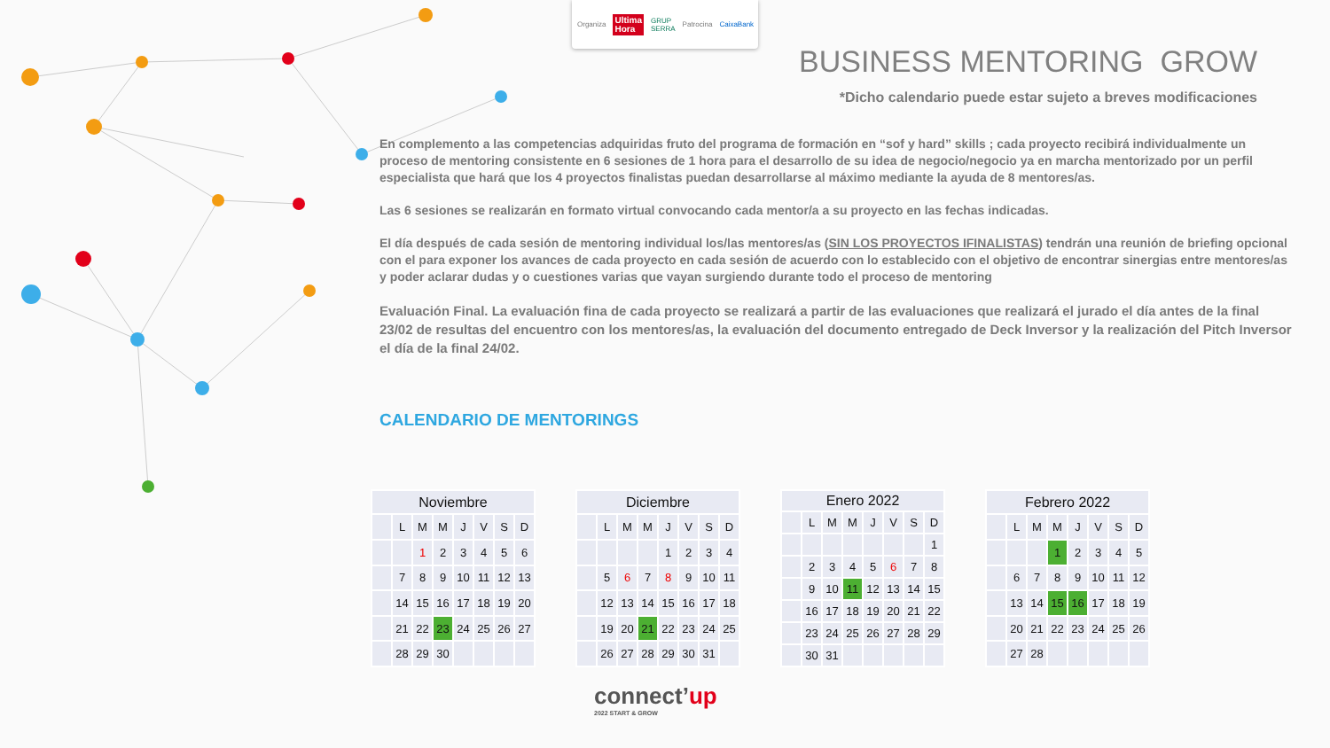Organiza Ultima
Hora GRUP SERRA Patrocina CaixaBank
BUSINESS MENTORING GROW
*Dicho calendario puede estar sujeto a breves modificaciones
En complemento a las competencias adquiridas fruto del programa de formación en “sof y hard” skills ; cada proyecto recibirá individualmente un proceso de mentoring consistente en 6 sesiones de 1 hora para el desarrollo de su idea de negocio/negocio ya en marcha mentorizado por un perfil especialista que hará que los 4 proyectos finalistas puedan desarrollarse al máximo mediante la ayuda de 8 mentores/as.
Las 6 sesiones se realizarán en formato virtual convocando cada mentor/a a su proyecto en las fechas indicadas.
El día después de cada sesión de mentoring individual los/las mentores/as (SIN LOS PROYECTOS IFINALISTAS) tendrán una reunión de briefing opcional con el para exponer los avances de cada proyecto en cada sesión de acuerdo con lo establecido con el objetivo de encontrar sinergias entre mentores/as y poder aclarar dudas y o cuestiones varias que vayan surgiendo durante todo el proceso de mentoring
Evaluación Final. La evaluación fina de cada proyecto se realizará a partir de las evaluaciones que realizará el jurado el día antes de la final 23/02 de resultas del encuentro con los mentores/as, la evaluación del documento entregado de Deck Inversor y la realización del Pitch Inversor el día de la final 24/02.
CALENDARIO DE MENTORINGS
| Noviembre | | | | | | | |
| --- | --- | --- | --- | --- | --- | --- | --- |
| | L | M | M | J | V | S | D |
| | | 1 | 2 | 3 | 4 | 5 | 6 |
| | 7 | 8 | 9 | 10 | 11 | 12 | 13 |
| | 14 | 15 | 16 | 17 | 18 | 19 | 20 |
| | 21 | 22 | 23 | 24 | 25 | 26 | 27 |
| | 28 | 29 | 30 | | | | |
| Diciembre | | | | | | | |
| --- | --- | --- | --- | --- | --- | --- | --- |
| | L | M | M | J | V | S | D |
| | | | | 1 | 2 | 3 | 4 |
| | 5 | 6 | 7 | 8 | 9 | 10 | 11 |
| | 12 | 13 | 14 | 15 | 16 | 17 | 18 |
| | 19 | 20 | 21 | 22 | 23 | 24 | 25 |
| | 26 | 27 | 28 | 29 | 30 | 31 | |
| Enero 2022 | | | | | | | |
| --- | --- | --- | --- | --- | --- | --- | --- |
| | L | M | M | J | V | S | D |
| | | | | | | | 1 |
| | 2 | 3 | 4 | 5 | 6 | 7 | 8 |
| | 9 | 10 | 11 | 12 | 13 | 14 | 15 |
| | 16 | 17 | 18 | 19 | 20 | 21 | 22 |
| | 23 | 24 | 25 | 26 | 27 | 28 | 29 |
| | 30 | 31 | | | | | |
| Febrero 2022 | | | | | | | |
| --- | --- | --- | --- | --- | --- | --- | --- |
| | L | M | M | J | V | S | D |
| | | | 1 | 2 | 3 | 4 | 5 |
| | 6 | 7 | 8 | 9 | 10 | 11 | 12 |
| | 13 | 14 | 15 | 16 | 17 | 18 | 19 |
| | 20 | 21 | 22 | 23 | 24 | 25 | 26 |
| | 27 | 28 | | | | | |
connect’up
2022 START & GROW